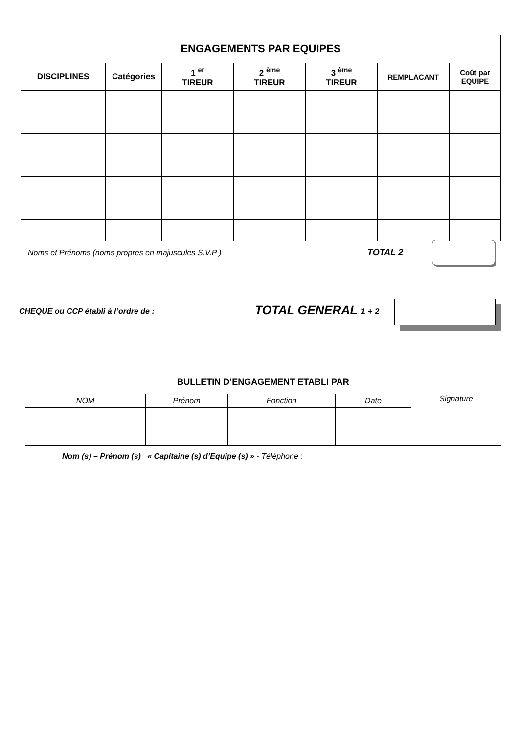| ENGAGEMENTS PAR EQUIPES | | | | | | |
| --- | --- | --- | --- | --- | --- | --- |
| DISCIPLINES | Catégories | 1 <sup>er</sup> TIREUR | 2 <sup>ème</sup> TIREUR | 3 <sup>ème</sup> TIREUR | REMPLACANT | Coût par EQUIPE |
Noms et Prénoms (noms propres en majuscules S.V.P )
TOTAL 2
CHEQUE ou CCP établi à l’ordre de :
TOTAL GENERAL 1 + 2
| BULLETIN D’ENGAGEMENT ETABLI PAR | | | | |
| NOM | Prénom | Fonction | Date | Signature |
Nom (s) – Prénom (s) « Capitaine (s) d’Equipe (s) » - Téléphone :